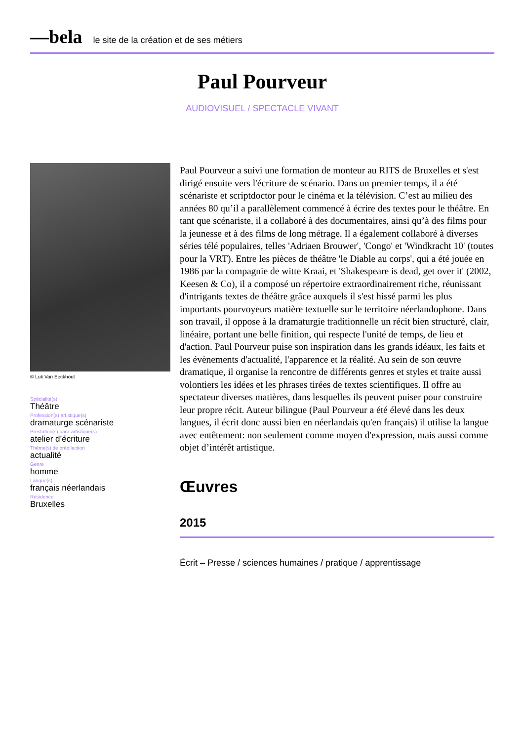—bela le site de la création et de ses métiers
Paul Pourveur
AUDIOVISUEL / SPECTACLE VIVANT
© Luk Van Eeckhout
Spécialité(s)
Théâtre
Profession(s) artistique(s)
dramaturge scénariste
Prestation(s) para-artistique(s)
atelier d’écriture
Thème(s) de prédilection
actualité
Genre
homme
Langue(s)
français néerlandais
Résidence
Bruxelles
Paul Pourveur a suivi une formation de monteur au RITS de Bruxelles et s'est dirigé ensuite vers l'écriture de scénario. Dans un premier temps, il a été scénariste et scriptdoctor pour le cinéma et la télévision. C’est au milieu des années 80 qu’il a parallèlement commencé à écrire des textes pour le théâtre. En tant que scénariste, il a collaboré à des documentaires, ainsi qu’à des films pour la jeunesse et à des films de long métrage. Il a également collaboré à diverses séries télé populaires, telles 'Adriaen Brouwer', 'Congo' et 'Windkracht 10' (toutes pour la VRT). Entre les pièces de théâtre 'le Diable au corps', qui a été jouée en 1986 par la compagnie de witte Kraai, et 'Shakespeare is dead, get over it' (2002, Keesen & Co), il a composé un répertoire extraordinairement riche, réunissant d'intrigants textes de théâtre grâce auxquels il s'est hissé parmi les plus importants pourvoyeurs matière textuelle sur le territoire néerlandophone. Dans son travail, il oppose à la dramaturgie traditionnelle un récit bien structuré, clair, linéaire, portant une belle finition, qui respecte l'unité de temps, de lieu et d'action. Paul Pourveur puise son inspiration dans les grands idéaux, les faits et les évènements d'actualité, l'apparence et la réalité. Au sein de son œuvre dramatique, il organise la rencontre de différents genres et styles et traite aussi volontiers les idées et les phrases tirées de textes scientifiques. Il offre au spectateur diverses matières, dans lesquelles ils peuvent puiser pour construire leur propre récit. Auteur bilingue (Paul Pourveur a été élevé dans les deux langues, il écrit donc aussi bien en néerlandais qu'en français) il utilise la langue avec entêtement: non seulement comme moyen d'expression, mais aussi comme objet d’intérêt artistique.
Œuvres
2015
Écrit – Presse / sciences humaines / pratique / apprentissage